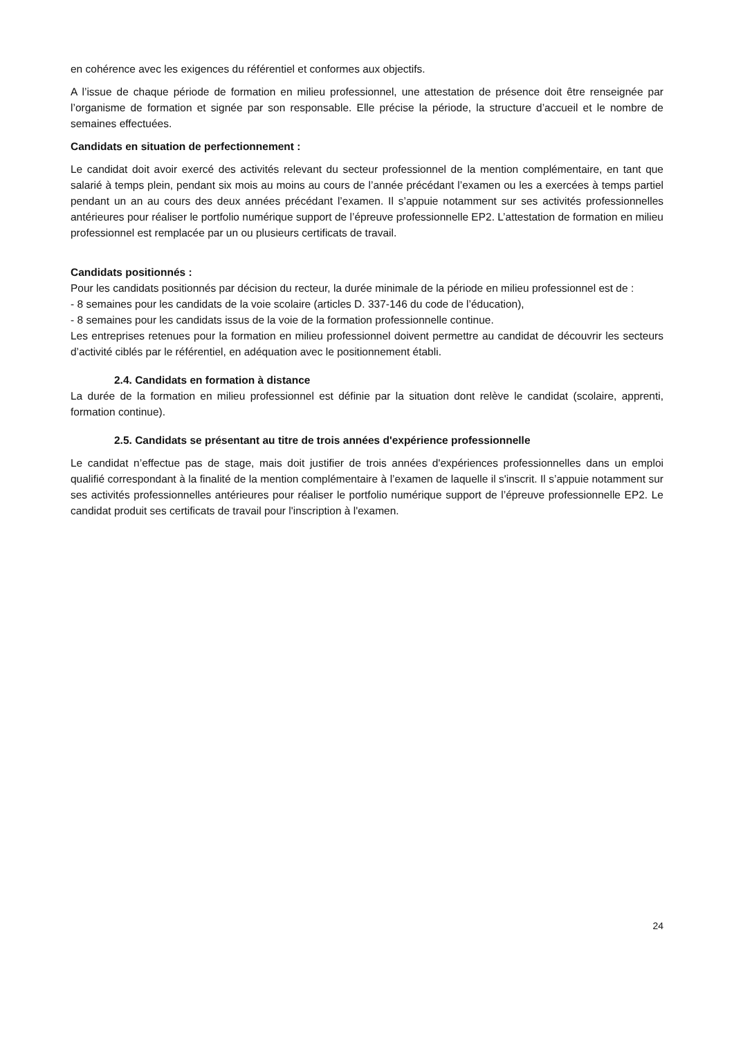en cohérence avec les exigences du référentiel et conformes aux objectifs.
A l’issue de chaque période de formation en milieu professionnel, une attestation de présence doit être renseignée par l’organisme de formation et signée par son responsable. Elle précise la période, la structure d’accueil et le nombre de semaines effectuées.
Candidats en situation de perfectionnement :
Le candidat doit avoir exercé des activités relevant du secteur professionnel de la mention complémentaire, en tant que salarié à temps plein, pendant six mois au moins au cours de l’année précédant l’examen ou les a exercées à temps partiel pendant un an au cours des deux années précédant l’examen. Il s’appuie notamment sur ses activités professionnelles antérieures pour réaliser le portfolio numérique support de l’épreuve professionnelle EP2. L’attestation de formation en milieu professionnel est remplacée par un ou plusieurs certificats de travail.
Candidats positionnés :
Pour les candidats positionnés par décision du recteur, la durée minimale de la période en milieu professionnel est de :
- 8 semaines pour les candidats de la voie scolaire (articles D. 337-146 du code de l’éducation),
- 8 semaines pour les candidats issus de la voie de la formation professionnelle continue.
Les entreprises retenues pour la formation en milieu professionnel doivent permettre au candidat de découvrir les secteurs d’activité ciblés par le référentiel, en adéquation avec le positionnement établi.
2.4. Candidats en formation à distance
La durée de la formation en milieu professionnel est définie par la situation dont relève le candidat (scolaire, apprenti, formation continue).
2.5. Candidats se présentant au titre de trois années d'expérience professionnelle
Le candidat n’effectue pas de stage, mais doit justifier de trois années d'expériences professionnelles dans un emploi qualifié correspondant à la finalité de la mention complémentaire à l’examen de laquelle il s'inscrit. Il s’appuie notamment sur ses activités professionnelles antérieures pour réaliser le portfolio numérique support de l’épreuve professionnelle EP2. Le candidat produit ses certificats de travail pour l'inscription à l'examen.
24